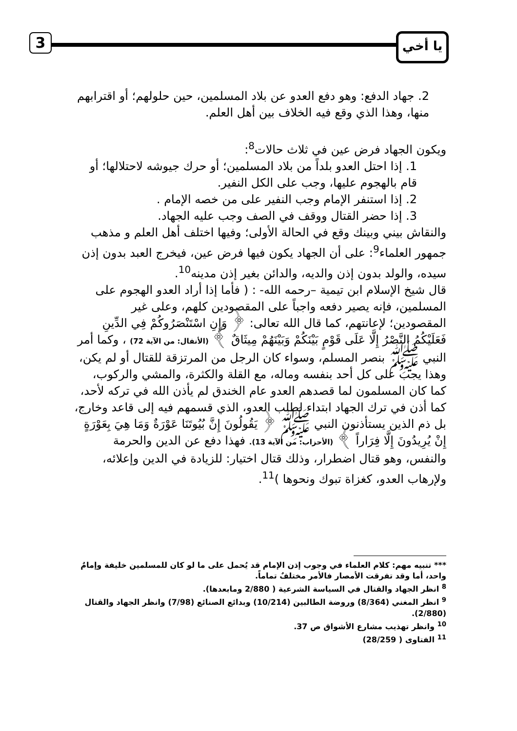3 يا أخي
2. جهاد الدفع: وهو دفع العدو عن بلاد المسلمين، حين حلولهم؛ أو اقترابهم منها، وهذا الذي وقع فيه الخلاف بين أهل العلم.
ويكون الجهاد فرض عين في ثلاث حالات<sup>8</sup>:
1. إذا احتل العدو بلداً من بلاد المسلمين؛ أو حرك جيوشه لاحتلالها؛ أو قام بالهجوم عليها، وجب على الكل النفير.
2. إذا استنفر الإمام وجب النفير على من خصه الإمام .
3. إذا حضر القتال ووقف في الصف وجب عليه الجهاد.
والنقاش بيني وبينك وقع في الحالة الأولى؛ وفيها اختلف أهل العلم و مذهب جمهور العلماء<sup>9</sup>: على أن الجهاد يكون فيها فرض عين، فيخرج العبد بدون إذن سيده، والولد بدون إذن والديه، والدائن بغير إذن مدينه<sup>10</sup>.
قال شيخ الإسلام ابن تيمية –رحمه الله- : ( فأما إذا أراد العدو الهجوم على المسلمين، فإنه يصير دفعه واجباً على المقصودين كلهم، وعلى غير المقصودين؛ لإعانتهم، كما قال الله تعالى: ﴿ وَإِنِ اسْتَنْصَرُوكُمْ فِي الدِّينِ فَعَلَيْكُمُ النَّصْرُ إِلَّا عَلَى قَوْمٍ بَيْنَكُمْ وَبَيْنَهُمْ مِيثَاقٌ ﴾ (الأنفال: من الآية 72) ، وكما أمر النبي ﷺ بنصر المسلم، وسواء كان الرجل من المرتزقة للقتال أو لم يكن، وهذا يجب على كل أحد بنفسه وماله، مع القلة والكثرة، والمشي والركوب، كما كان المسلمون لما قصدهم العدو عام الخندق لم يأذن الله في تركه لأحد، كما أذن في ترك الجهاد ابتداء لطلب العدو، الذي قسمهم فيه إلى قاعد وخارج، بل ذم الذين يستأذنون النبي ﷺ ﴿ يَقُولُونَ إِنَّ بُيُوتَنَا عَوْرَةٌ وَمَا هِيَ بِعَوْرَةٍ إِنْ يُرِيدُونَ إِلَّا فِرَاراً ﴾ (الأحزاب: من الآية 13). فهذا دفع عن الدين والحرمة والنفس، وهو قتال اضطرار، وذلك قتال اختيار: للزيادة في الدين وإعلائه، ولإرهاب العدو، كغزاة تبوك ونحوها )<sup>11</sup>.
*** تنبيه مهم: كلام العلماء في وجوب إذن الإمام قد يُحمل على ما لو كان للمسلمين خليفة وإمامٌ واحد، أما وقد تفرقت الأمصار فالأمر مختلفٌ تماماً.
<sup>8</sup> انظر الجهاد والقتال في السياسة الشرعية ( 2/880 ومابعدها).
<sup>9</sup> انظر المغني (8/364) وروضة الطالبين (10/214) وبدائع الصنائع (7/98) وانظر الجهاد والقتال (2/880).
<sup>10</sup> وانظر تهذيب مشارع الأشواق ص 37.
<sup>11</sup> الفتاوى ( 28/259)